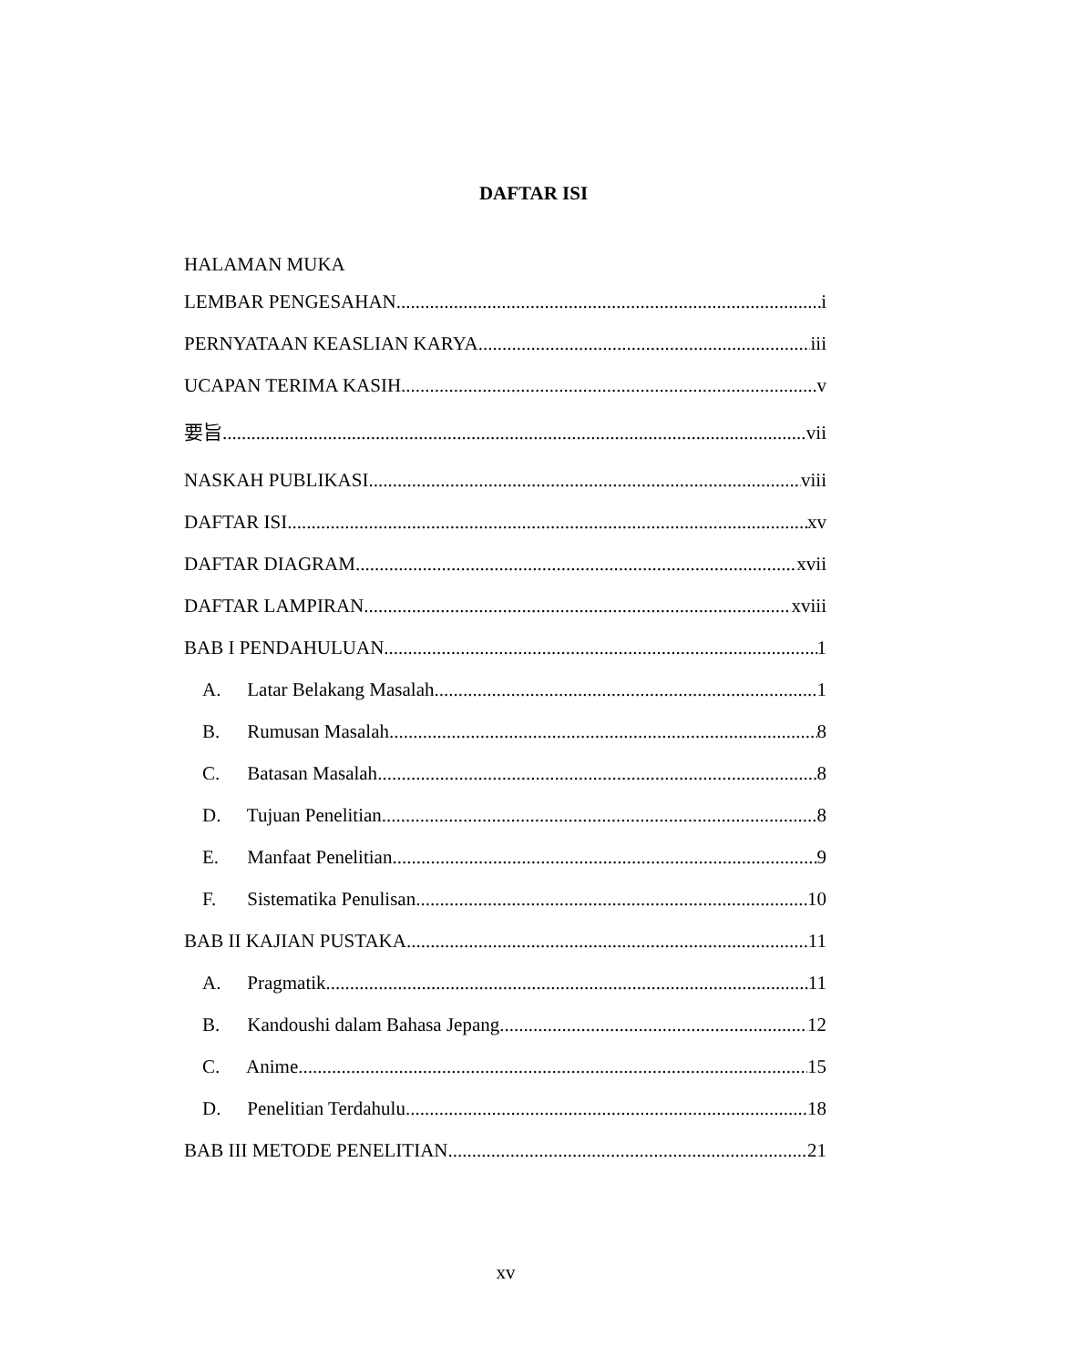DAFTAR ISI
HALAMAN MUKA
LEMBAR PENGESAHAN i
PERNYATAAN KEASLIAN KARYA iii
UCAPAN TERIMA KASIH v
要旨 vii
NASKAH PUBLIKASI viii
DAFTAR ISI xv
DAFTAR DIAGRAM xvii
DAFTAR LAMPIRAN xviii
BAB I PENDAHULUAN 1
A. Latar Belakang Masalah 1
B. Rumusan Masalah 8
C. Batasan Masalah 8
D. Tujuan Penelitian 8
E. Manfaat Penelitian 9
F. Sistematika Penulisan 10
BAB II KAJIAN PUSTAKA 11
A. Pragmatik 11
B. Kandoushi dalam Bahasa Jepang 12
C. Anime 15
D. Penelitian Terdahulu 18
BAB III METODE PENELITIAN 21
xv